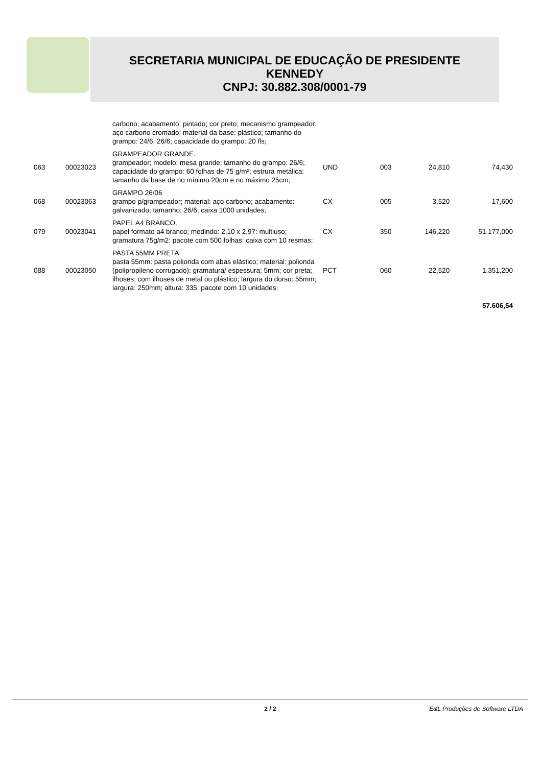SECRETARIA MUNICIPAL DE EDUCAÇÃO DE PRESIDENTE
KENNEDY
CNPJ: 30.882.308/0001-79
| | | carbono; acabamento: pintado; cor preto; mecanismo grampeador: aço carbono cromado; material da base: plástico; tamanho do grampo: 24/6, 26/6; capacidade do grampo: 20 fls; | | | | |
| 063 | 00023023 | GRAMPEADOR GRANDE. grampeador; modelo: mesa grande; tamanho do grampo: 26/6; capacidade do grampo: 60 folhas de 75 g/m²; estrura metálica: tamanho da base de no mínimo 20cm e no máximo 25cm; | UND | 003 | 24,810 | 74,430 |
| 068 | 00023063 | GRAMPO 26/06 grampo p/grampeador; material: aço carbono; acabamento: galvanizado; tamanho: 26/6; caixa 1000 unidades; | CX | 005 | 3,520 | 17,600 |
| 079 | 00023041 | PAPEL A4 BRANCO. papel formato a4 branco; medindo: 2,10 x 2,97: multiuso; gramatura 75g/m2: pacote com 500 folhas: caixa com 10 resmas; | CX | 350 | 146,220 | 51.177,000 |
| 088 | 00023050 | PASTA 55MM PRETA. pasta 55mm: pasta polionda com abas elástico; material: polionda (polipropileno corrugado); gramatura/ espessura: 5mm; cor preta; ilhoses: com ilhoses de metal ou plástico; largura do dorso: 55mm; largura: 250mm; altura: 335; pacote com 10 unidades; | PCT | 060 | 22,520 | 1.351,200 |
| 57.606,54 | | | | | | |
2 / 2
E&L Produções de Software LTDA